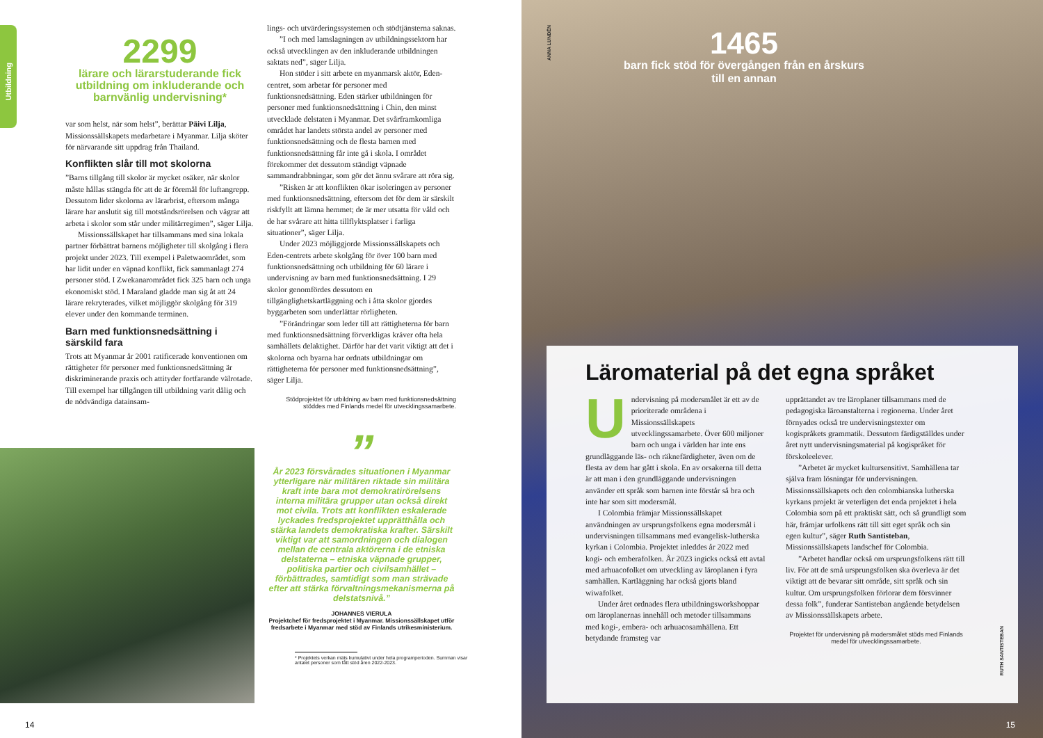Utbildning
2299
lärare och lärarstuderande fick utbildning om inkluderande och barnvänlig undervisning*
var som helst, när som helst”, berättar Päivi Lilja, Missionssällskapets medarbetare i Myanmar. Lilja sköter för närvarande sitt uppdrag från Thailand.
Konflikten slår till mot skolorna
”Barns tillgång till skolor är mycket osäker, när skolor måste hållas stängda för att de är föremål för luftangrepp. Dessutom lider skolorna av lärarbrist, eftersom många lärare har anslutit sig till motståndsrörelsen och vägrar att arbeta i skolor som står under militärregimen”, säger Lilja.
Missionssällskapet har tillsammans med sina lokala partner förbättrat barnens möjligheter till skolgång i flera projekt under 2023. Till exempel i Paletwaområdet, som har lidit under en väpnad konflikt, fick sammanlagt 274 personer stöd. I Zwekanarområdet fick 325 barn och unga ekonomiskt stöd. I Maraland gladde man sig åt att 24 lärare rekryterades, vilket möjliggör skolgång för 319 elever under den kommande terminen.
Barn med funktionsnedsättning i särskild fara
Trots att Myanmar år 2001 ratificerade konventionen om rättigheter för personer med funktionsnedsättning är diskriminerande praxis och attityder fortfarande välrotade. Till exempel har tillgången till utbildning varit dålig och de nödvändiga datainsam-
lings- och utvärderingssystemen och stödtjänsterna saknas.
”I och med lamslagningen av utbildningssektorn har också utvecklingen av den inkluderande utbildningen saktats ned”, säger Lilja.
Hon stöder i sitt arbete en myanmarsk aktör, Eden-centret, som arbetar för personer med funktionsnedsättning. Eden stärker utbildningen för personer med funktionsnedsättning i Chin, den minst utvecklade delstaten i Myanmar. Det svårframkomliga området har landets största andel av personer med funktionsnedsättning och de flesta barnen med funktionsnedsättning får inte gå i skola. I området förekommer det dessutom ständigt väpnade sammandrabbningar, som gör det ännu svårare att röra sig.
”Risken är att konflikten ökar isoleringen av personer med funktionsnedsättning, eftersom det för dem är särskilt riskfyllt att lämna hemmet; de är mer utsatta för våld och de har svårare att hitta tillflyktsplatser i farliga situationer”, säger Lilja.
Under 2023 möjliggjorde Missionssällskapets och Eden-centrets arbete skolgång för över 100 barn med funktionsnedsättning och utbildning för 60 lärare i undervisning av barn med funktionsnedsättning. I 29 skolor genomfördes dessutom en tillgänglighetskartläggning och i åtta skolor gjordes byggarbeten som underlättar rörligheten.
”Förändringar som leder till att rättigheterna för barn med funktionsnedsättning förverkligas kräver ofta hela samhällets delaktighet. Därför har det varit viktigt att det i skolorna och byarna har ordnats utbildningar om rättigheterna för personer med funktionsnedsättning”, säger Lilja.
Stödprojektet för utbildning av barn med funktionsnedsättning stöddes med Finlands medel för utvecklingssamarbete.
”
År 2023 försvårades situationen i Myanmar ytterligare när militären riktade sin militära kraft inte bara mot demokratirörelsens interna militära grupper utan också direkt mot civila. Trots att konflikten eskalerade lyckades fredsprojektet upprätthålla och stärka landets demokratiska krafter. Särskilt viktigt var att samordningen och dialogen mellan de centrala aktörerna i de etniska delstaterna – etniska väpnade grupper, politiska partier och civilsamhället – förbättrades, samtidigt som man strävade efter att stärka förvaltningsmekanismerna på delstatsnivå.”
JOHANNES VIERULA
Projektchef för fredsprojektet i Myanmar. Missionssällskapet utför fredsarbete i Myanmar med stöd av Finlands utrikesministerium.
* Projektets verkan mäts kumulativt under hela programperioden. Summan visar
antalet personer som fått stöd åren 2022-2023.
14
ANNA LUNDÉN
1465
barn fick stöd för övergången från en årskurs till en annan
Läromaterial på det egna språket
Undervisning på modersmålet är ett av de prioriterade områdena i Missionssällskapets utvecklingssamarbete. Över 600 miljoner barn och unga i världen har inte ens grundläggande läs- och räknefärdigheter, även om de flesta av dem har gått i skola. En av orsakerna till detta är att man i den grundläggande undervisningen använder ett språk som barnen inte förstår så bra och inte har som sitt modersmål.
I Colombia främjar Missionssällskapet användningen av ursprungsfolkens egna modersmål i undervisningen tillsammans med evangelisk-lutherska kyrkan i Colombia. Projektet inleddes år 2022 med kogi- och emberafolken. År 2023 ingicks också ett avtal med arhuacofolket om utveckling av läroplanen i fyra samhällen. Kartläggning har också gjorts bland wiwafolket.
Under året ordnades flera utbildningsworkshoppar om läroplanernas innehåll och metoder tillsammans med kogi-, embera- och arhuacosamhällena. Ett betydande framsteg var
upprättandet av tre läroplaner tillsammans med de pedagogiska läroanstalterna i regionerna. Under året förnyades också tre undervisningstexter om kogispråkets grammatik. Dessutom färdigställdes under året nytt undervisningsmaterial på kogispråket för förskoleelever.
”Arbetet är mycket kultursensitivt. Samhällena tar själva fram lösningar för undervisningen. Missionssällskapets och den colombianska lutherska kyrkans projekt är veterligen det enda projektet i hela Colombia som på ett praktiskt sätt, och så grundligt som här, främjar urfolkens rätt till sitt eget språk och sin egen kultur”, säger Ruth Santisteban, Missionssällskapets landschef för Colombia.
”Arbetet handlar också om ursprungsfolkens rätt till liv. För att de små ursprungsfolken ska överleva är det viktigt att de bevarar sitt område, sitt språk och sin kultur. Om ursprungsfolken förlorar dem försvinner dessa folk”, funderar Santisteban angående betydelsen av Missionssällskapets arbete.
Projektet för undervisning på modersmålet stöds med Finlands medel för utvecklingssamarbete.
RUTH SANTISTEBAN
15